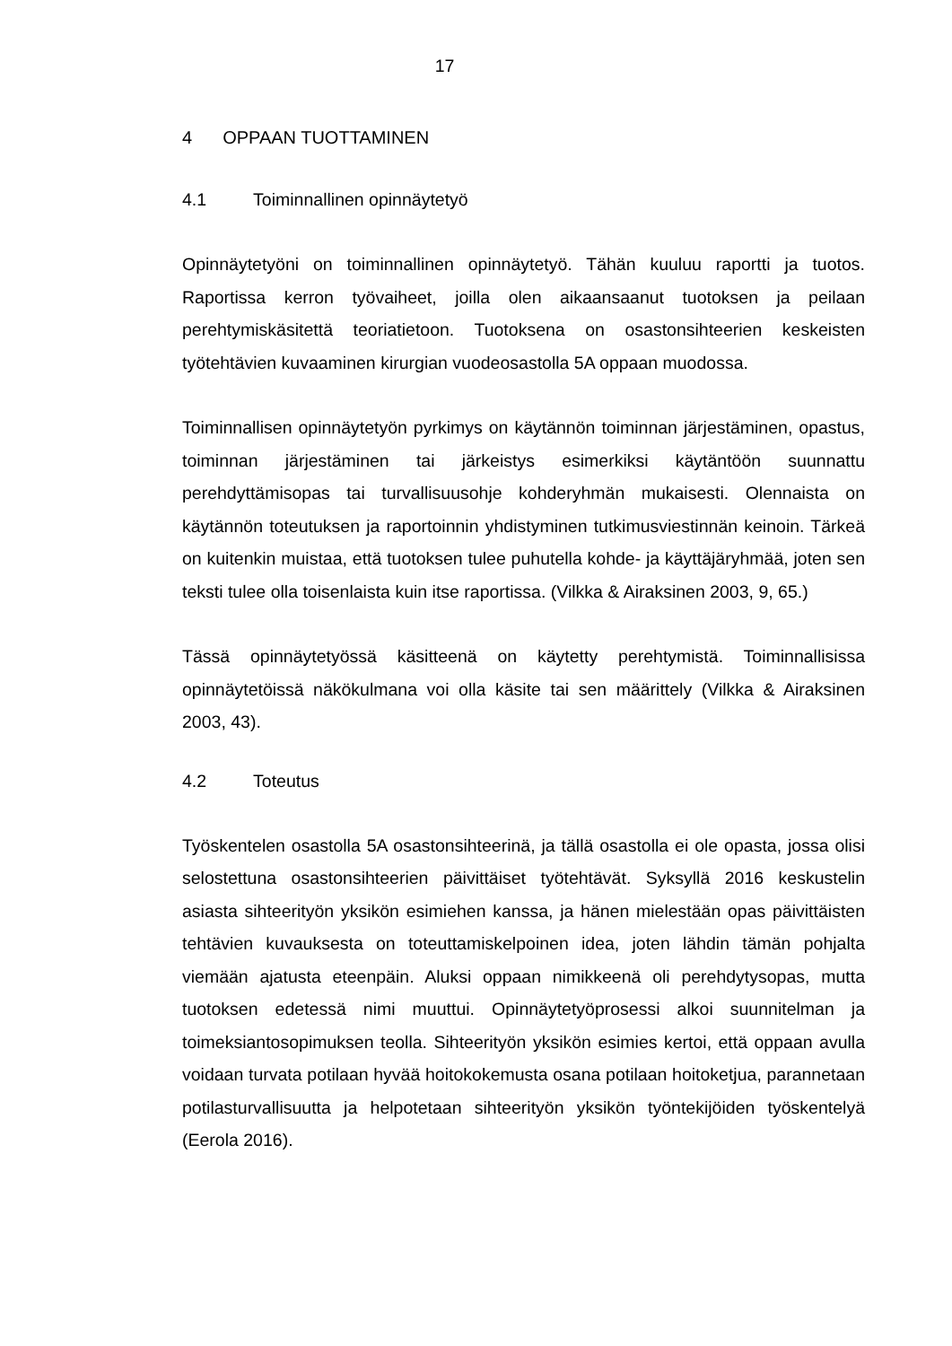17
4 OPPAAN TUOTTAMINEN
4.1 Toiminnallinen opinnäytetyö
Opinnäytetyöni on toiminnallinen opinnäytetyö. Tähän kuuluu raportti ja tuotos. Raportissa kerron työvaiheet, joilla olen aikaansaanut tuotoksen ja peilaan perehtymiskäsitettä teoriatietoon. Tuotoksena on osastonsihteerien keskeisten työtehtävien kuvaaminen kirurgian vuodeosastolla 5A oppaan muodossa.
Toiminnallisen opinnäytetyön pyrkimys on käytännön toiminnan järjestäminen, opastus, toiminnan järjestäminen tai järkeistys esimerkiksi käytäntöön suunnattu perehdyttämisopas tai turvallisuusohje kohderyhmän mukaisesti. Olennaista on käytännön toteutuksen ja raportoinnin yhdistyminen tutkimusviestinnän keinoin. Tärkeä on kuitenkin muistaa, että tuotoksen tulee puhutella kohde- ja käyttäjäryhmää, joten sen teksti tulee olla toisenlaista kuin itse raportissa. (Vilkka & Airaksinen 2003, 9, 65.)
Tässä opinnäytetyössä käsitteenä on käytetty perehtymistä. Toiminnallisissa opinnäytetöissä näkökulmana voi olla käsite tai sen määrittely (Vilkka & Airaksinen 2003, 43).
4.2 Toteutus
Työskentelen osastolla 5A osastonsihteerinä, ja tällä osastolla ei ole opasta, jossa olisi selostettuna osastonsihteerien päivittäiset työtehtävät. Syksyllä 2016 keskustelin asiasta sihteerityön yksikön esimiehen kanssa, ja hänen mielestään opas päivittäisten tehtävien kuvauksesta on toteuttamiskelpoinen idea, joten lähdin tämän pohjalta viemään ajatusta eteenpäin. Aluksi oppaan nimikkeenä oli perehdytysopas, mutta tuotoksen edetessä nimi muuttui. Opinnäytetyöprosessi alkoi suunnitelman ja toimeksiantosopimuksen teolla. Sihteerityön yksikön esimies kertoi, että oppaan avulla voidaan turvata potilaan hyvää hoitokokemusta osana potilaan hoitoketjua, parannetaan potilasturvallisuutta ja helpotetaan sihteerityön yksikön työntekijöiden työskentelyä (Eerola 2016).